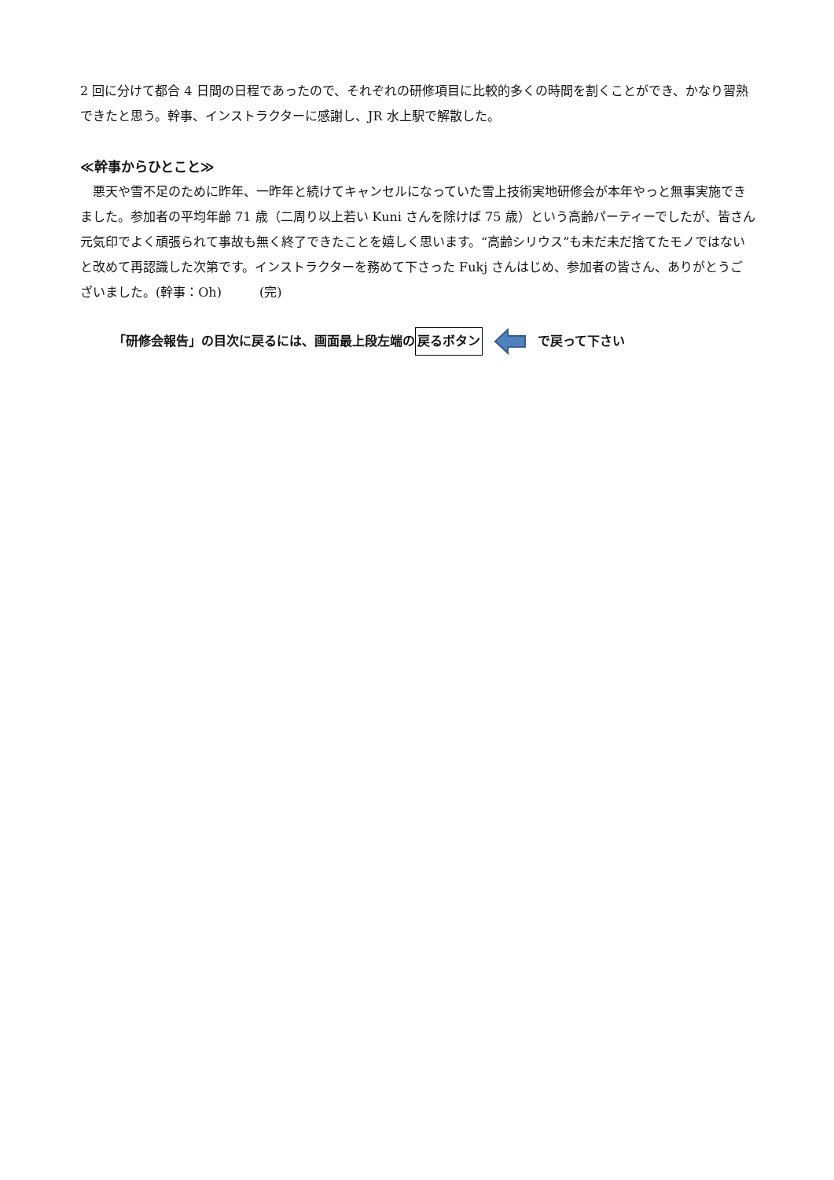2 回に分けて都合 4 日間の日程であったので、それぞれの研修項目に比較的多くの時間を割くことができ、かなり習熟できたと思う。幹事、インストラクターに感謝し、JR 水上駅で解散した。
≪幹事からひとこと≫
　悪天や雪不足のために昨年、一昨年と続けてキャンセルになっていた雪上技術実地研修会が本年やっと無事実施できました。参加者の平均年齢 71 歳（二周り以上若い Kuni さんを除けば 75 歳）という高齢パーティーでしたが、皆さん元気印でよく頑張られて事故も無く終了できたことを嬉しく思います。“高齢シリウス”も未だ未だ捨てたモノではないと改めて再認識した次第です。インストラクターを務めて下さった Fukj さんはじめ、参加者の皆さん、ありがとうございました。(幹事：Oh)　　　(完)
「研修会報告」の目次に戻るには、画面最上段左端の 戻るボタン で戻って下さい